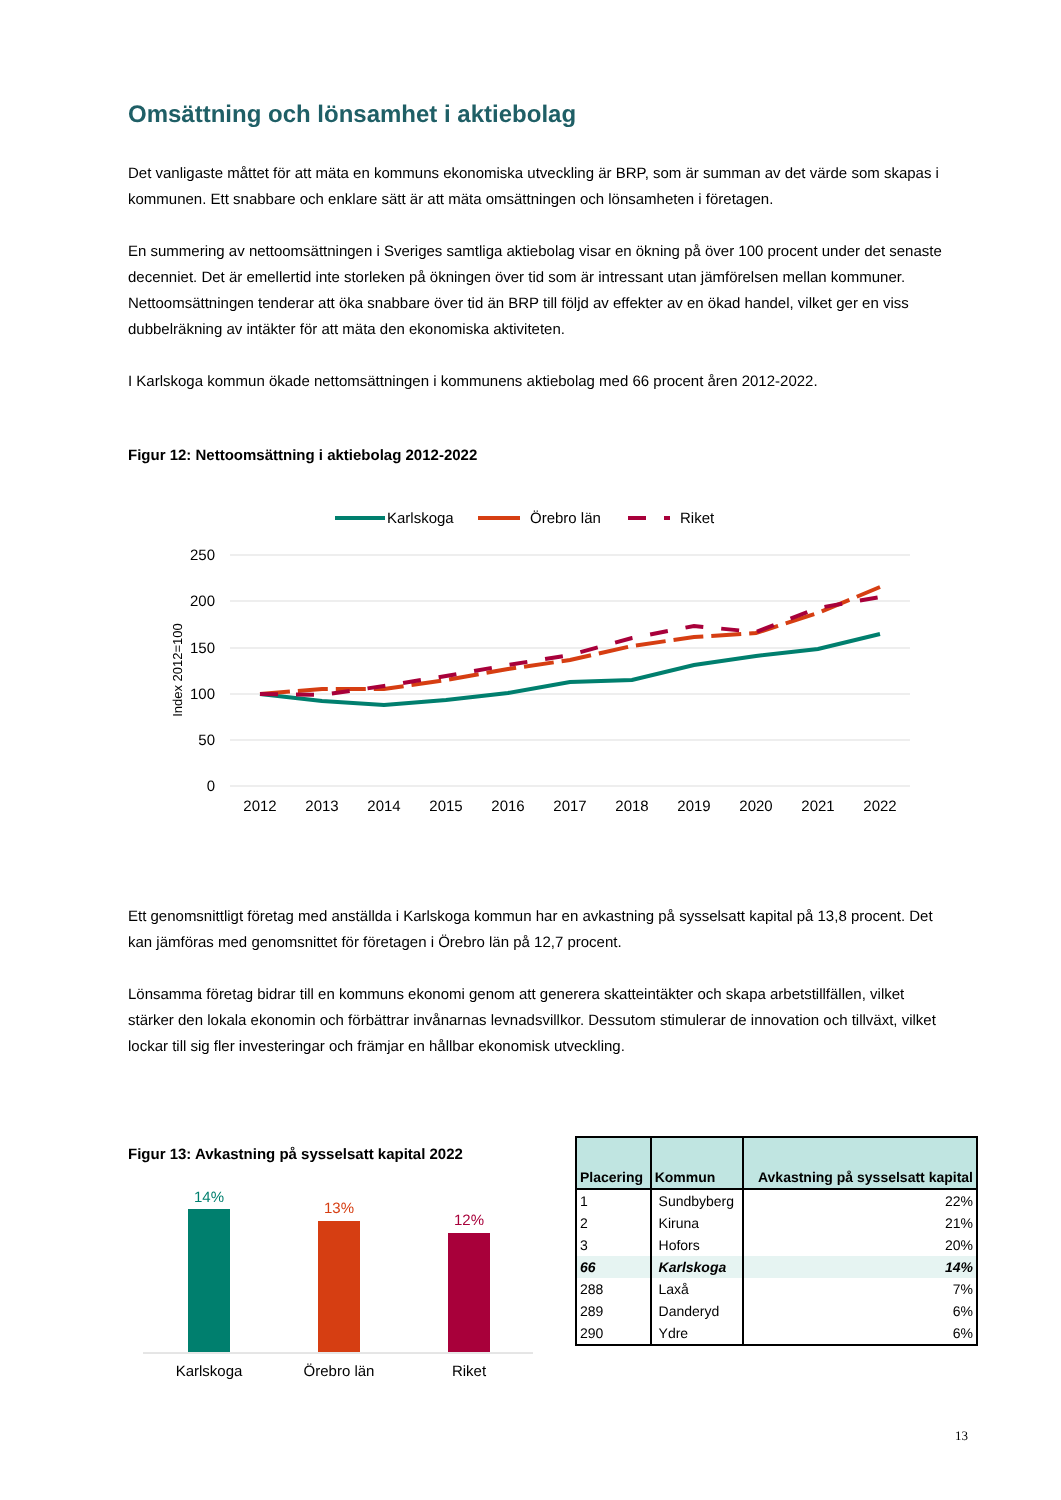Omsättning och lönsamhet i aktiebolag
Det vanligaste måttet för att mäta en kommuns ekonomiska utveckling är BRP, som är summan av det värde som skapas i kommunen. Ett snabbare och enklare sätt är att mäta omsättningen och lönsamheten i företagen.
En summering av nettoomsättningen i Sveriges samtliga aktiebolag visar en ökning på över 100 procent under det senaste decenniet. Det är emellertid inte storleken på ökningen över tid som är intressant utan jämförelsen mellan kommuner. Nettoomsättningen tenderar att öka snabbare över tid än BRP till följd av effekter av en ökad handel, vilket ger en viss dubbelräkning av intäkter för att mäta den ekonomiska aktiviteten.
I Karlskoga kommun ökade nettomsättningen i kommunens aktiebolag med 66 procent åren 2012-2022.
Figur 12: Nettoomsättning i aktiebolag 2012-2022
Karlskoga
Örebro län
Riket
250
200
150
100
50
0
Index 2012=100
2012
2013
2014
2015
2016
2017
2018
2019
2020
2021
2022
Ett genomsnittligt företag med anställda i Karlskoga kommun har en avkastning på sysselsatt kapital på 13,8 procent. Det kan jämföras med genomsnittet för företagen i Örebro län på 12,7 procent.
Lönsamma företag bidrar till en kommuns ekonomi genom att generera skatteintäkter och skapa arbetstillfällen, vilket stärker den lokala ekonomin och förbättrar invånarnas levnadsvillkor. Dessutom stimulerar de innovation och tillväxt, vilket lockar till sig fler investeringar och främjar en hållbar ekonomisk utveckling.
Figur 13: Avkastning på sysselsatt kapital 2022
14%
13%
12%
Karlskoga
Örebro län
Riket
| Placering | Kommun | Avkastning på sysselsatt kapital |
| --- | --- | --- |
| 1 | Sundbyberg | 22% |
| 2 | Kiruna | 21% |
| 3 | Hofors | 20% |
| 66 | Karlskoga | 14% |
| 288 | Laxå | 7% |
| 289 | Danderyd | 6% |
| 290 | Ydre | 6% |
13